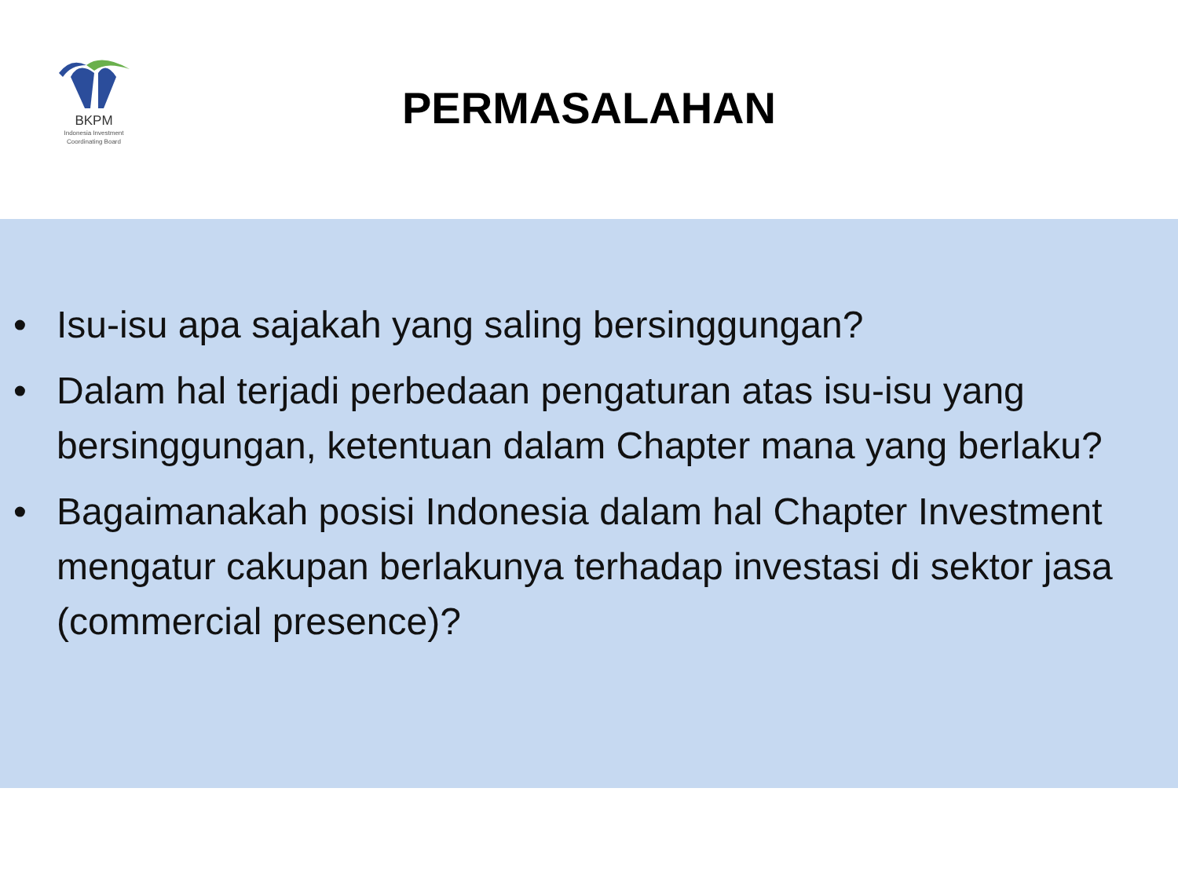BKPM
Indonesia Investment
Coordinating Board
PERMASALAHAN
• Isu-isu apa sajakah yang saling bersinggungan?
• Dalam hal terjadi perbedaan pengaturan atas isu-isu yang bersinggungan, ketentuan dalam Chapter mana yang berlaku?
• Bagaimanakah posisi Indonesia dalam hal Chapter Investment mengatur cakupan berlakunya terhadap investasi di sektor jasa (commercial presence)?